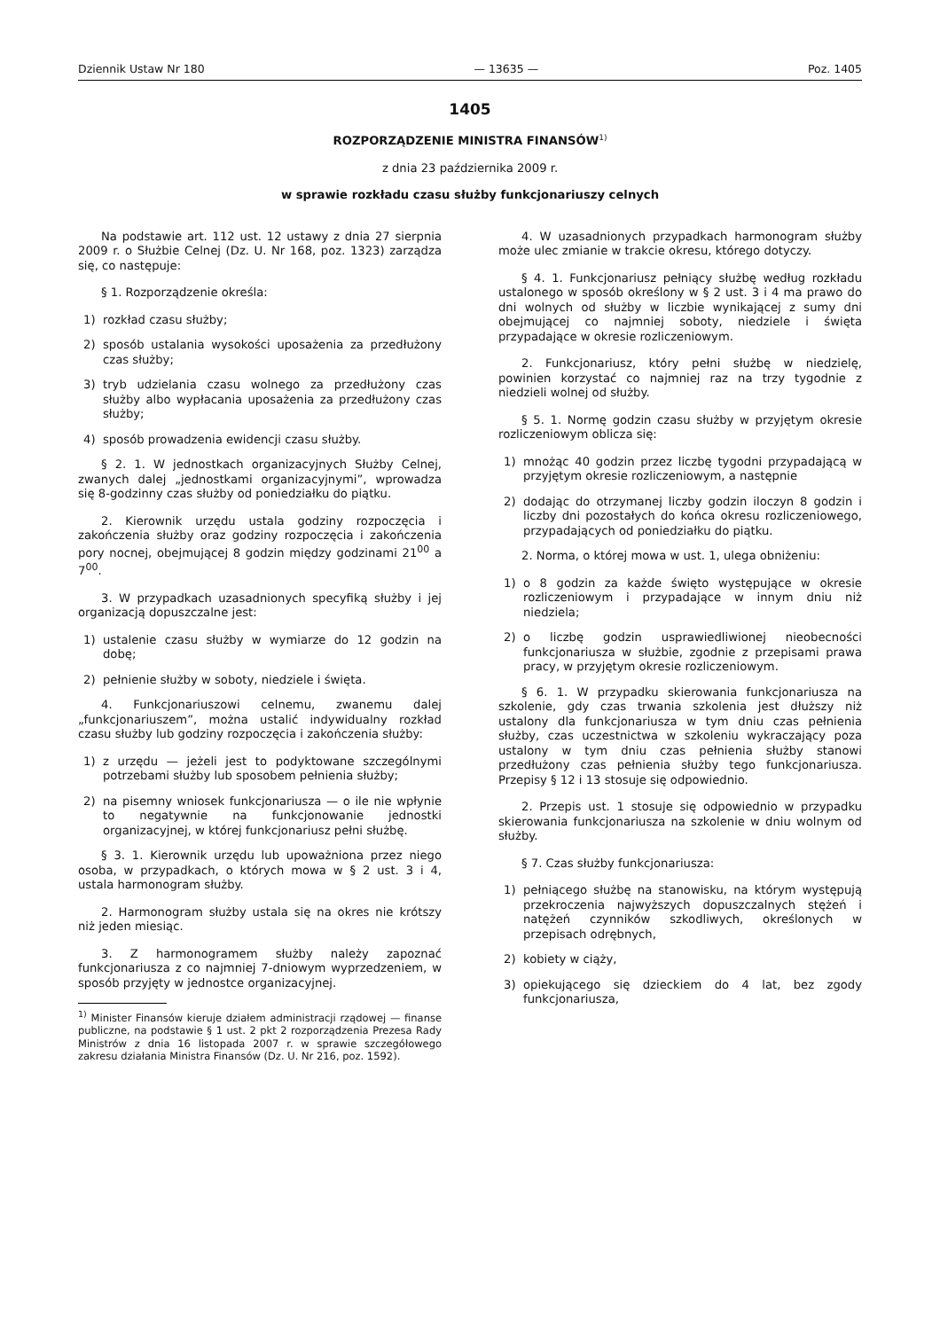Dziennik Ustaw Nr 180 — 13635 — Poz. 1405
1405
ROZPORZĄDZENIE MINISTRA FINANSÓW<sup>1)</sup>
z dnia 23 października 2009 r.
w sprawie rozkładu czasu służby funkcjonariuszy celnych
Na podstawie art. 112 ust. 12 ustawy z dnia 27 sierpnia 2009 r. o Służbie Celnej (Dz. U. Nr 168, poz. 1323) zarządza się, co następuje:
§ 1. Rozporządzenie określa:
1) rozkład czasu służby;
2) sposób ustalania wysokości uposażenia za przedłużony czas służby;
3) tryb udzielania czasu wolnego za przedłużony czas służby albo wypłacania uposażenia za przedłużony czas służby;
4) sposób prowadzenia ewidencji czasu służby.
§ 2. 1. W jednostkach organizacyjnych Służby Celnej, zwanych dalej „jednostkami organizacyjnymi”, wprowadza się 8-godzinny czas służby od poniedziałku do piątku.
2. Kierownik urzędu ustala godziny rozpoczęcia i zakończenia służby oraz godziny rozpoczęcia i zakończenia pory nocnej, obejmującej 8 godzin między godzinami 21<sup>00</sup> a 7<sup>00</sup>.
3. W przypadkach uzasadnionych specyfiką służby i jej organizacją dopuszczalne jest:
1) ustalenie czasu służby w wymiarze do 12 godzin na dobę;
2) pełnienie służby w soboty, niedziele i święta.
4. Funkcjonariuszowi celnemu, zwanemu dalej „funkcjonariuszem”, można ustalić indywidualny rozkład czasu służby lub godziny rozpoczęcia i zakończenia służby:
1) z urzędu — jeżeli jest to podyktowane szczególnymi potrzebami służby lub sposobem pełnienia służby;
2) na pisemny wniosek funkcjonariusza — o ile nie wpłynie to negatywnie na funkcjonowanie jednostki organizacyjnej, w której funkcjonariusz pełni służbę.
§ 3. 1. Kierownik urzędu lub upoważniona przez niego osoba, w przypadkach, o których mowa w § 2 ust. 3 i 4, ustala harmonogram służby.
2. Harmonogram służby ustala się na okres nie krótszy niż jeden miesiąc.
3. Z harmonogramem służby należy zapoznać funkcjonariusza z co najmniej 7-dniowym wyprzedzeniem, w sposób przyjęty w jednostce organizacyjnej.
<sup>1)</sup> Minister Finansów kieruje działem administracji rządowej — finanse publiczne, na podstawie § 1 ust. 2 pkt 2 rozporządzenia Prezesa Rady Ministrów z dnia 16 listopada 2007 r. w sprawie szczegółowego zakresu działania Ministra Finansów (Dz. U. Nr 216, poz. 1592).
4. W uzasadnionych przypadkach harmonogram służby może ulec zmianie w trakcie okresu, którego dotyczy.
§ 4. 1. Funkcjonariusz pełniący służbę według rozkładu ustalonego w sposób określony w § 2 ust. 3 i 4 ma prawo do dni wolnych od służby w liczbie wynikającej z sumy dni obejmującej co najmniej soboty, niedziele i święta przypadające w okresie rozliczeniowym.
2. Funkcjonariusz, który pełni służbę w niedzielę, powinien korzystać co najmniej raz na trzy tygodnie z niedzieli wolnej od służby.
§ 5. 1. Normę godzin czasu służby w przyjętym okresie rozliczeniowym oblicza się:
1) mnożąc 40 godzin przez liczbę tygodni przypadającą w przyjętym okresie rozliczeniowym, a następnie
2) dodając do otrzymanej liczby godzin iloczyn 8 godzin i liczby dni pozostałych do końca okresu rozliczeniowego, przypadających od poniedziałku do piątku.
2. Norma, o której mowa w ust. 1, ulega obniżeniu:
1) o 8 godzin za każde święto występujące w okresie rozliczeniowym i przypadające w innym dniu niż niedziela;
2) o liczbę godzin usprawiedliwionej nieobecności funkcjonariusza w służbie, zgodnie z przepisami prawa pracy, w przyjętym okresie rozliczeniowym.
§ 6. 1. W przypadku skierowania funkcjonariusza na szkolenie, gdy czas trwania szkolenia jest dłuższy niż ustalony dla funkcjonariusza w tym dniu czas pełnienia służby, czas uczestnictwa w szkoleniu wykraczający poza ustalony w tym dniu czas pełnienia służby stanowi przedłużony czas pełnienia służby tego funkcjonariusza. Przepisy § 12 i 13 stosuje się odpowiednio.
2. Przepis ust. 1 stosuje się odpowiednio w przypadku skierowania funkcjonariusza na szkolenie w dniu wolnym od służby.
§ 7. Czas służby funkcjonariusza:
1) pełniącego służbę na stanowisku, na którym występują przekroczenia najwyższych dopuszczalnych stężeń i natężeń czynników szkodliwych, określonych w przepisach odrębnych,
2) kobiety w ciąży,
3) opiekującego się dzieckiem do 4 lat, bez zgody funkcjonariusza,